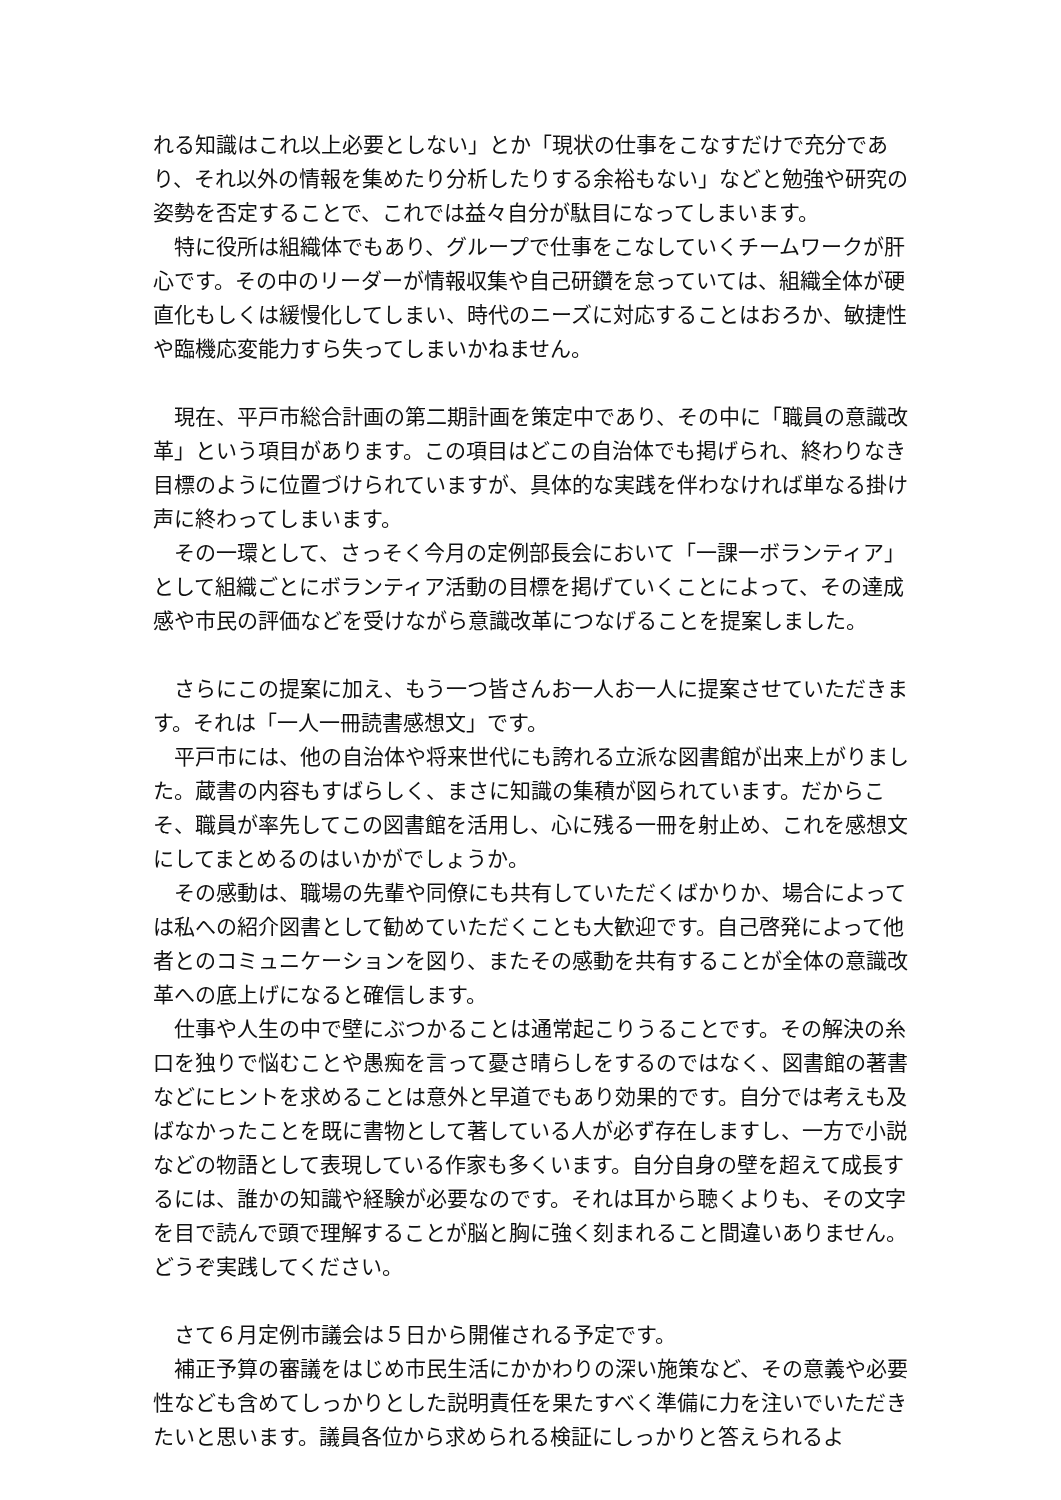れる知識はこれ以上必要としない」とか「現状の仕事をこなすだけで充分であり、それ以外の情報を集めたり分析したりする余裕もない」などと勉強や研究の姿勢を否定することで、これでは益々自分が駄目になってしまいます。
　特に役所は組織体でもあり、グループで仕事をこなしていくチームワークが肝心です。その中のリーダーが情報収集や自己研鑽を怠っていては、組織全体が硬直化もしくは緩慢化してしまい、時代のニーズに対応することはおろか、敏捷性や臨機応変能力すら失ってしまいかねません。
　現在、平戸市総合計画の第二期計画を策定中であり、その中に「職員の意識改革」という項目があります。この項目はどこの自治体でも掲げられ、終わりなき目標のように位置づけられていますが、具体的な実践を伴わなければ単なる掛け声に終わってしまいます。
　その一環として、さっそく今月の定例部長会において「一課一ボランティア」として組織ごとにボランティア活動の目標を掲げていくことによって、その達成感や市民の評価などを受けながら意識改革につなげることを提案しました。
　さらにこの提案に加え、もう一つ皆さんお一人お一人に提案させていただきます。それは「一人一冊読書感想文」です。
　平戸市には、他の自治体や将来世代にも誇れる立派な図書館が出来上がりました。蔵書の内容もすばらしく、まさに知識の集積が図られています。だからこそ、職員が率先してこの図書館を活用し、心に残る一冊を射止め、これを感想文にしてまとめるのはいかがでしょうか。
　その感動は、職場の先輩や同僚にも共有していただくばかりか、場合によっては私への紹介図書として勧めていただくことも大歓迎です。自己啓発によって他者とのコミュニケーションを図り、またその感動を共有することが全体の意識改革への底上げになると確信します。
　仕事や人生の中で壁にぶつかることは通常起こりうることです。その解決の糸口を独りで悩むことや愚痴を言って憂さ晴らしをするのではなく、図書館の著書などにヒントを求めることは意外と早道でもあり効果的です。自分では考えも及ばなかったことを既に書物として著している人が必ず存在しますし、一方で小説などの物語として表現している作家も多くいます。自分自身の壁を超えて成長するには、誰かの知識や経験が必要なのです。それは耳から聴くよりも、その文字を目で読んで頭で理解することが脳と胸に強く刻まれること間違いありません。どうぞ実践してください。
　さて６月定例市議会は５日から開催される予定です。
　補正予算の審議をはじめ市民生活にかかわりの深い施策など、その意義や必要性なども含めてしっかりとした説明責任を果たすべく準備に力を注いでいただきたいと思います。議員各位から求められる検証にしっかりと答えられるよ